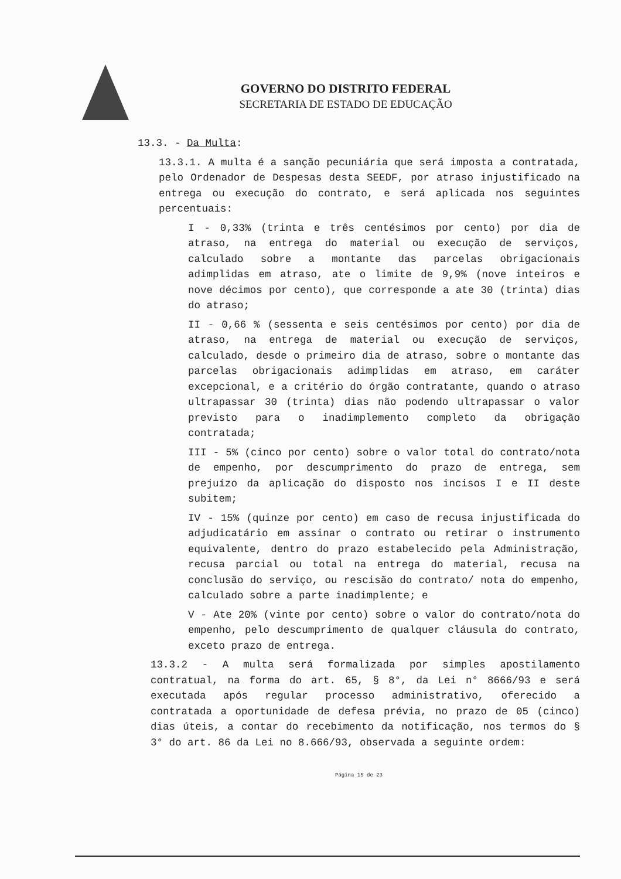GOVERNO DO DISTRITO FEDERAL
SECRETARIA DE ESTADO DE EDUCAÇÃO
13.3. - Da Multa:
13.3.1. A multa é a sanção pecuniária que será imposta a contratada, pelo Ordenador de Despesas desta SEEDF, por atraso injustificado na entrega ou execução do contrato, e será aplicada nos seguintes percentuais:
I - 0,33% (trinta e três centésimos por cento) por dia de atraso, na entrega do material ou execução de serviços, calculado sobre a montante das parcelas obrigacionais adimplidas em atraso, ate o limite de 9,9% (nove inteiros e nove décimos por cento), que corresponde a ate 30 (trinta) dias do atraso;
II - 0,66 % (sessenta e seis centésimos por cento) por dia de atraso, na entrega de material ou execução de serviços, calculado, desde o primeiro dia de atraso, sobre o montante das parcelas obrigacionais adimplidas em atraso, em caráter excepcional, e a critério do órgão contratante, quando o atraso ultrapassar 30 (trinta) dias não podendo ultrapassar o valor previsto para o inadimplemento completo da obrigação contratada;
III - 5% (cinco por cento) sobre o valor total do contrato/nota de empenho, por descumprimento do prazo de entrega, sem prejuízo da aplicação do disposto nos incisos I e II deste subitem;
IV - 15% (quinze por cento) em caso de recusa injustificada do adjudicatário em assinar o contrato ou retirar o instrumento equivalente, dentro do prazo estabelecido pela Administração, recusa parcial ou total na entrega do material, recusa na conclusão do serviço, ou rescisão do contrato/ nota do empenho, calculado sobre a parte inadimplente; e
V - Ate 20% (vinte por cento) sobre o valor do contrato/nota do empenho, pelo descumprimento de qualquer cláusula do contrato, exceto prazo de entrega.
13.3.2 - A multa será formalizada por simples apostilamento contratual, na forma do art. 65, § 8°, da Lei n° 8666/93 e será executada após regular processo administrativo, oferecido a contratada a oportunidade de defesa prévia, no prazo de 05 (cinco) dias úteis, a contar do recebimento da notificação, nos termos do § 3° do art. 86 da Lei no 8.666/93, observada a seguinte ordem:
Página 15 de 23